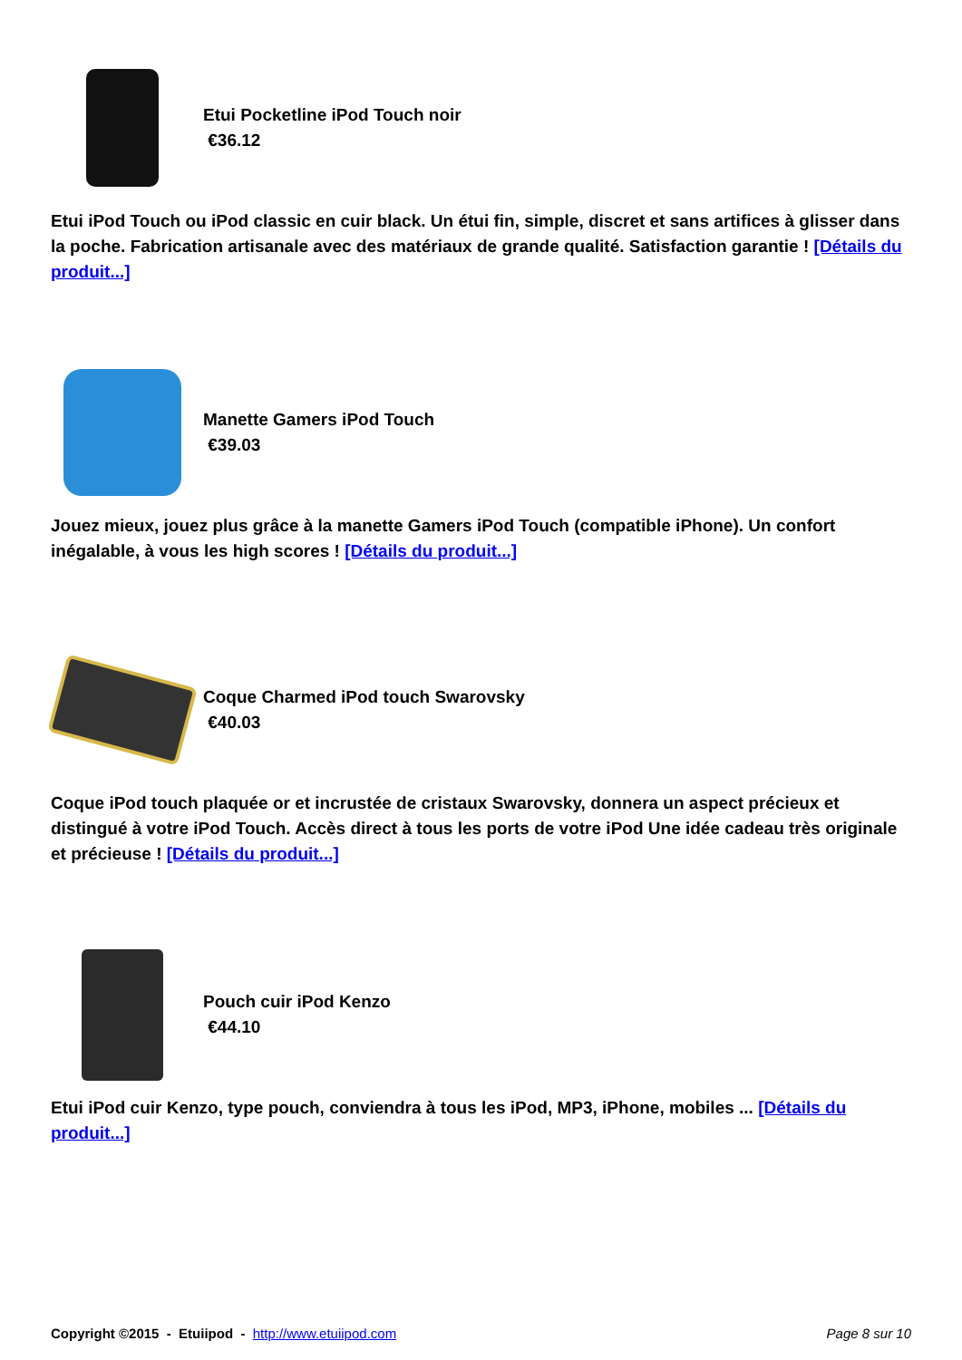Etui Pocketline iPod Touch noir
€36.12
Etui iPod Touch ou iPod classic en cuir black. Un étui fin, simple, discret et sans artifices à glisser dans la poche. Fabrication artisanale avec des matériaux de grande qualité. Satisfaction garantie ! [Détails du produit...]
Manette Gamers iPod Touch
€39.03
Jouez mieux, jouez plus grâce à la manette Gamers iPod Touch (compatible iPhone). Un confort inégalable, à vous les high scores ! [Détails du produit...]
Coque Charmed iPod touch Swarovsky
€40.03
Coque iPod touch plaquée or et incrustée de cristaux Swarovsky, donnera un aspect précieux et distingué à votre iPod Touch. Accès direct à tous les ports de votre iPod Une idée cadeau très originale et précieuse ! [Détails du produit...]
Pouch cuir iPod Kenzo
€44.10
Etui iPod cuir Kenzo, type pouch, conviendra à tous les iPod, MP3, iPhone, mobiles ... [Détails du produit...]
Copyright ©2015 - Etuiipod - http://www.etuiipod.com Page 8 sur 10